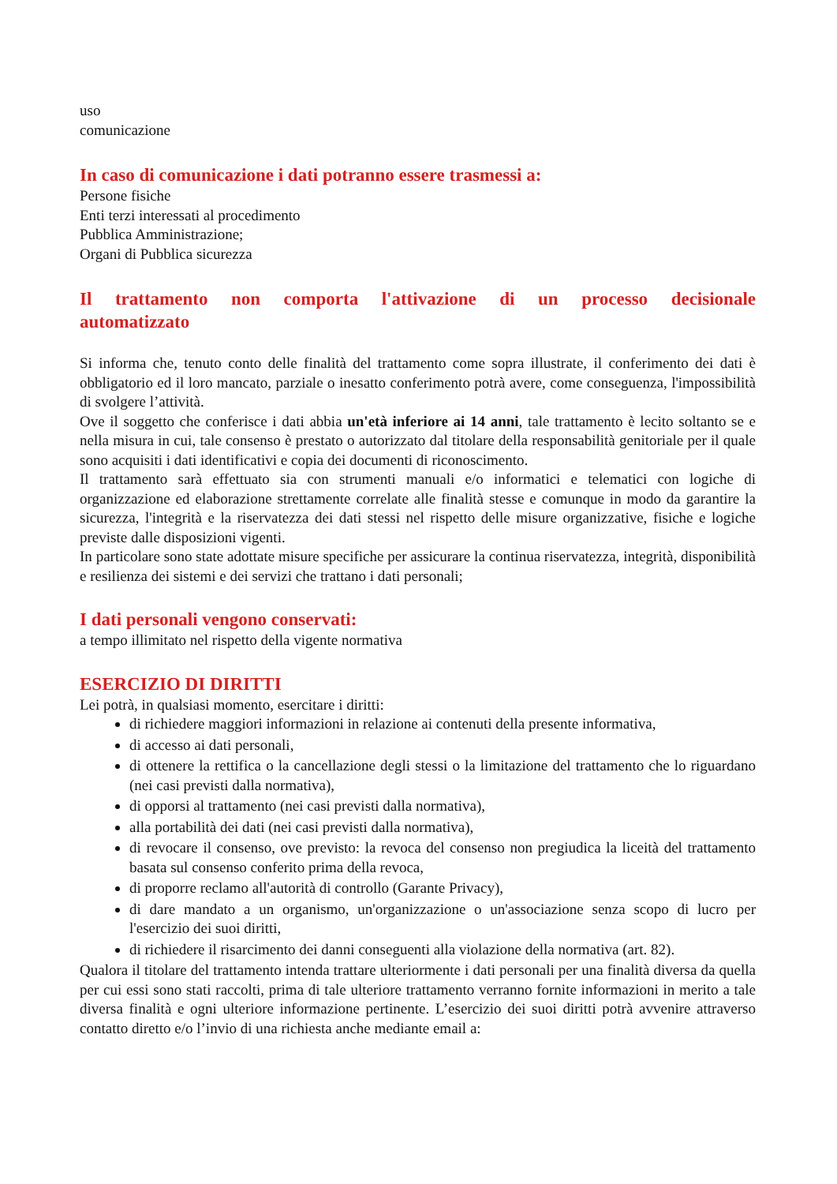uso
comunicazione
In caso di comunicazione i dati potranno essere trasmessi a:
Persone fisiche
Enti terzi interessati al procedimento
Pubblica Amministrazione;
Organi di Pubblica sicurezza
Il trattamento non comporta l'attivazione di un processo decisionale automatizzato
Si informa che, tenuto conto delle finalità del trattamento come sopra illustrate, il conferimento dei dati è obbligatorio ed il loro mancato, parziale o inesatto conferimento potrà avere, come conseguenza, l'impossibilità di svolgere l’attività.
Ove il soggetto che conferisce i dati abbia un'età inferiore ai 14 anni, tale trattamento è lecito soltanto se e nella misura in cui, tale consenso è prestato o autorizzato dal titolare della responsabilità genitoriale per il quale sono acquisiti i dati identificativi e copia dei documenti di riconoscimento.
Il trattamento sarà effettuato sia con strumenti manuali e/o informatici e telematici con logiche di organizzazione ed elaborazione strettamente correlate alle finalità stesse e comunque in modo da garantire la sicurezza, l'integrità e la riservatezza dei dati stessi nel rispetto delle misure organizzative, fisiche e logiche previste dalle disposizioni vigenti.
In particolare sono state adottate misure specifiche per assicurare la continua riservatezza, integrità, disponibilità e resilienza dei sistemi e dei servizi che trattano i dati personali;
I dati personali vengono conservati:
a tempo illimitato nel rispetto della vigente normativa
ESERCIZIO DI DIRITTI
Lei potrà, in qualsiasi momento, esercitare i diritti:
di richiedere maggiori informazioni in relazione ai contenuti della presente informativa,
di accesso ai dati personali,
di ottenere la rettifica o la cancellazione degli stessi o la limitazione del trattamento che lo riguardano (nei casi previsti dalla normativa),
di opporsi al trattamento (nei casi previsti dalla normativa),
alla portabilità dei dati (nei casi previsti dalla normativa),
di revocare il consenso, ove previsto: la revoca del consenso non pregiudica la liceità del trattamento basata sul consenso conferito prima della revoca,
di proporre reclamo all'autorità di controllo (Garante Privacy),
di dare mandato a un organismo, un'organizzazione o un'associazione senza scopo di lucro per l'esercizio dei suoi diritti,
di richiedere il risarcimento dei danni conseguenti alla violazione della normativa (art. 82).
Qualora il titolare del trattamento intenda trattare ulteriormente i dati personali per una finalità diversa da quella per cui essi sono stati raccolti, prima di tale ulteriore trattamento verranno fornite informazioni in merito a tale diversa finalità e ogni ulteriore informazione pertinente. L’esercizio dei suoi diritti potrà avvenire attraverso contatto diretto e/o l’invio di una richiesta anche mediante email a: